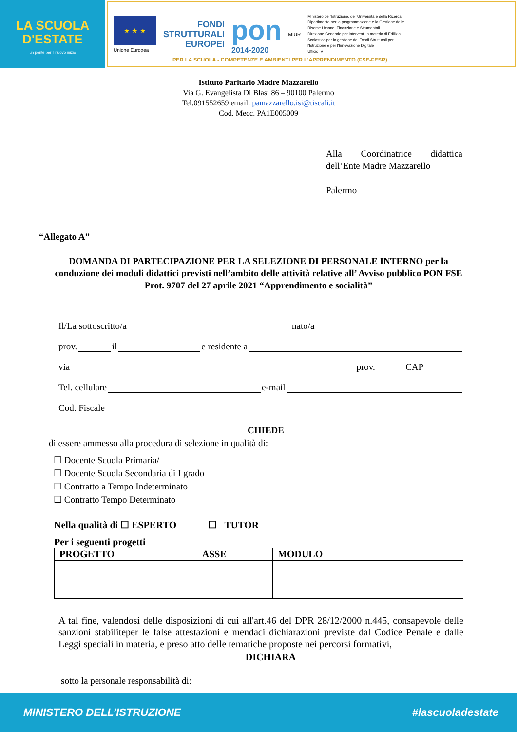LA SCUOLA
D'ESTATE
un ponte per il nuovo inizio
★ ★ ★
Unione Europea
FONDI
STRUTTURALI
EUROPEI
pon
2014-2020
MIUR
Ministero dell'Istruzione, dell'Università e della Ricerca
Dipartimento per la programmazione e la Gestione delle
Risorse Umane, Finanziarie e Strumentali
Direzione Generale per interventi in materia di Edilizia
Scolastica per la gestione dei Fondi Strutturali per
l'Istruzione e per l'Innovazione Digitale
Ufficio IV
PER LA SCUOLA - COMPETENZE E AMBIENTI PER L'APPRENDIMENTO (FSE-FESR)
Istituto Paritario Madre Mazzarello
Via G. Evangelista Di Blasi 86 – 90100 Palermo
Tel.091552659 email: pamazzarello.isi@tiscali.it
Cod. Mecc. PA1E005009
Alla Coordinatrice didattica dell’Ente Madre Mazzarello
Palermo
“Allegato A”
DOMANDA DI PARTECIPAZIONE PER LA SELEZIONE DI PERSONALE INTERNO per la conduzione dei moduli didattici previsti nell’ambito delle attività relative all’ Avviso pubblico PON FSE Prot. 9707 del 27 aprile 2021 “Apprendimento e socialità”
Il/La sottoscritto/a nato/a
prov. il e residente a
via prov. CAP
Tel. cellulare e-mail
Cod. Fiscale
CHIEDE
di essere ammesso alla procedura di selezione in qualità di:
☐ Docente Scuola Primaria/
☐ Docente Scuola Secondaria di I grado
☐ Contratto a Tempo Indeterminato
☐ Contratto Tempo Determinato
Nella qualità di ☐ ESPERTO ☐ TUTOR
Per i seguenti progetti
| PROGETTO | ASSE | MODULO |
| --- | --- | --- |
A tal fine, valendosi delle disposizioni di cui all'art.46 del DPR 28/12/2000 n.445, consapevole delle sanzioni stabiliteper le false attestazioni e mendaci dichiarazioni previste dal Codice Penale e dalle Leggi speciali in materia, e preso atto delle tematiche proposte nei percorsi formativi,
DICHIARA
sotto la personale responsabilità di:
MINISTERO DELL’ISTRUZIONE #lascuoladestate